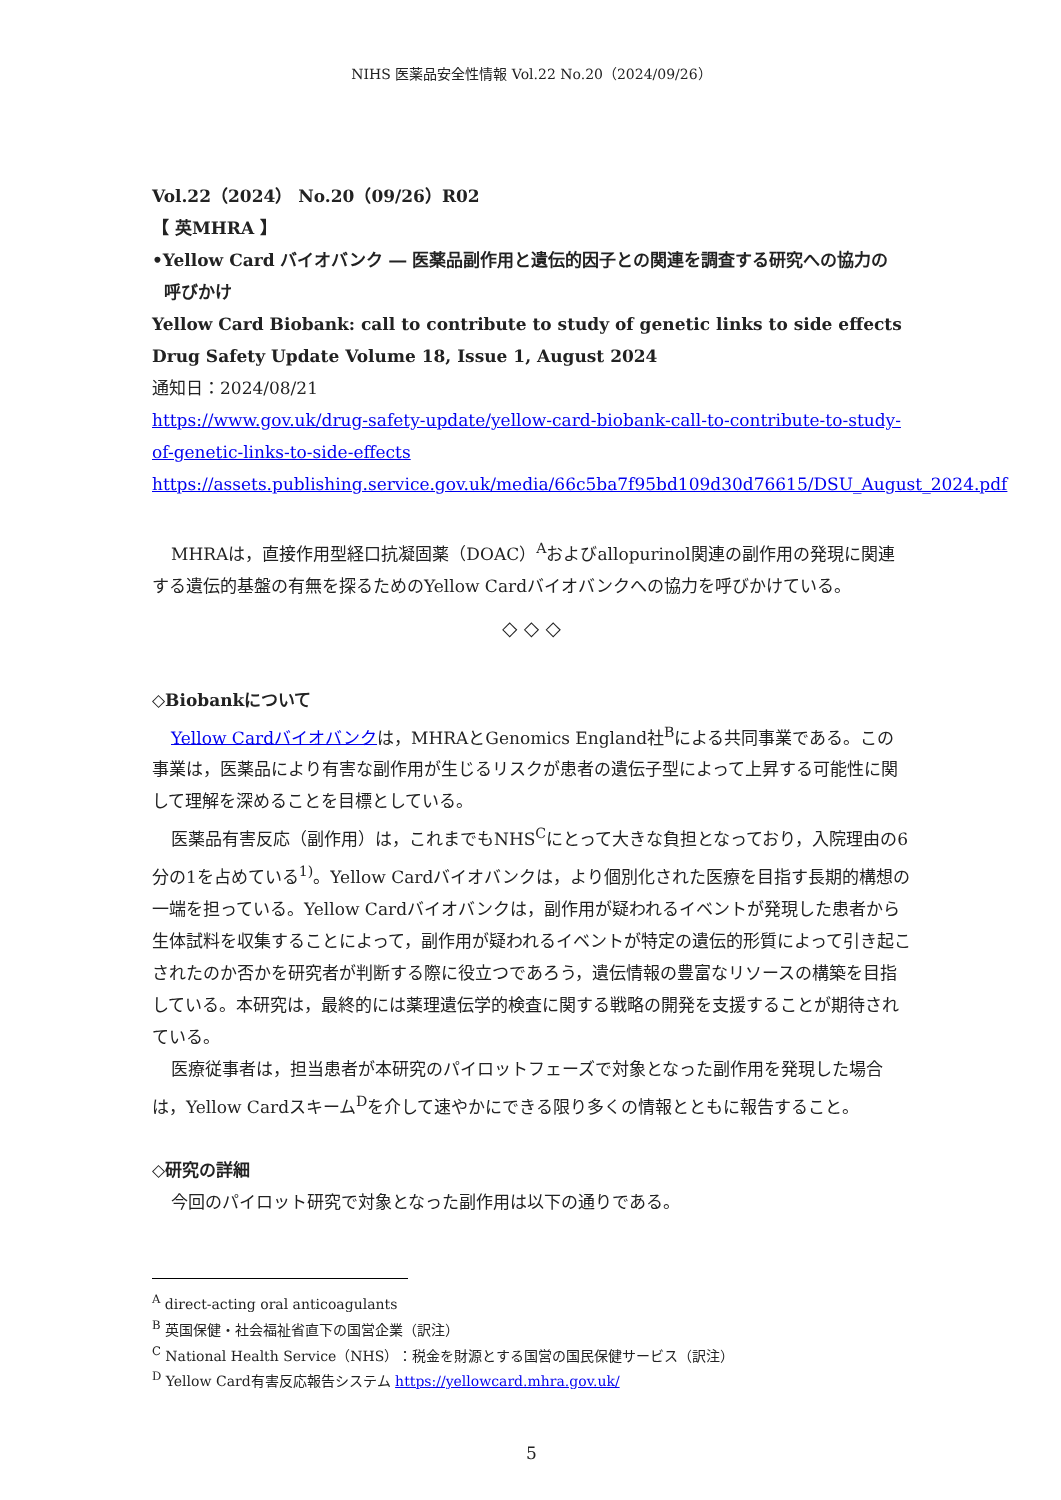NIHS 医薬品安全性情報 Vol.22 No.20（2024/09/26）
Vol.22（2024） No.20（09/26）R02
【 英MHRA 】
•Yellow Card バイオバンク ― 医薬品副作用と遺伝的因子との関連を調査する研究への協力の
呼びかけ
Yellow Card Biobank: call to contribute to study of genetic links to side effects
Drug Safety Update Volume 18, Issue 1, August 2024
通知日：2024/08/21
https://www.gov.uk/drug-safety-update/yellow-card-biobank-call-to-contribute-to-study-of-genetic-links-to-side-effects
https://assets.publishing.service.gov.uk/media/66c5ba7f95bd109d30d76615/DSU_August_2024.pdf
MHRAは，直接作用型経口抗凝固薬（DOAC）<sup>A</sup>およびallopurinol関連の副作用の発現に関連する遺伝的基盤の有無を探るためのYellow Cardバイオバンクへの協力を呼びかけている。
◇ ◇ ◇
◇Biobankについて
Yellow Cardバイオバンクは，MHRAとGenomics England社<sup>B</sup>による共同事業である。この事業は，医薬品により有害な副作用が生じるリスクが患者の遺伝子型によって上昇する可能性に関して理解を深めることを目標としている。
医薬品有害反応（副作用）は，これまでもNHS<sup>C</sup>にとって大きな負担となっており，入院理由の6分の1を占めている<sup>1)</sup>。Yellow Cardバイオバンクは，より個別化された医療を目指す長期的構想の一端を担っている。Yellow Cardバイオバンクは，副作用が疑われるイベントが発現した患者から生体試料を収集することによって，副作用が疑われるイベントが特定の遺伝的形質によって引き起こされたのか否かを研究者が判断する際に役立つであろう，遺伝情報の豊富なリソースの構築を目指している。本研究は，最終的には薬理遺伝学的検査に関する戦略の開発を支援することが期待されている。
医療従事者は，担当患者が本研究のパイロットフェーズで対象となった副作用を発現した場合は，Yellow Cardスキーム<sup>D</sup>を介して速やかにできる限り多くの情報とともに報告すること。
◇研究の詳細
今回のパイロット研究で対象となった副作用は以下の通りである。
<sup>A</sup> direct-acting oral anticoagulants
<sup>B</sup> 英国保健・社会福祉省直下の国営企業（訳注）
<sup>C</sup> National Health Service（NHS）：税金を財源とする国営の国民保健サービス（訳注）
<sup>D</sup> Yellow Card有害反応報告システム https://yellowcard.mhra.gov.uk/
5